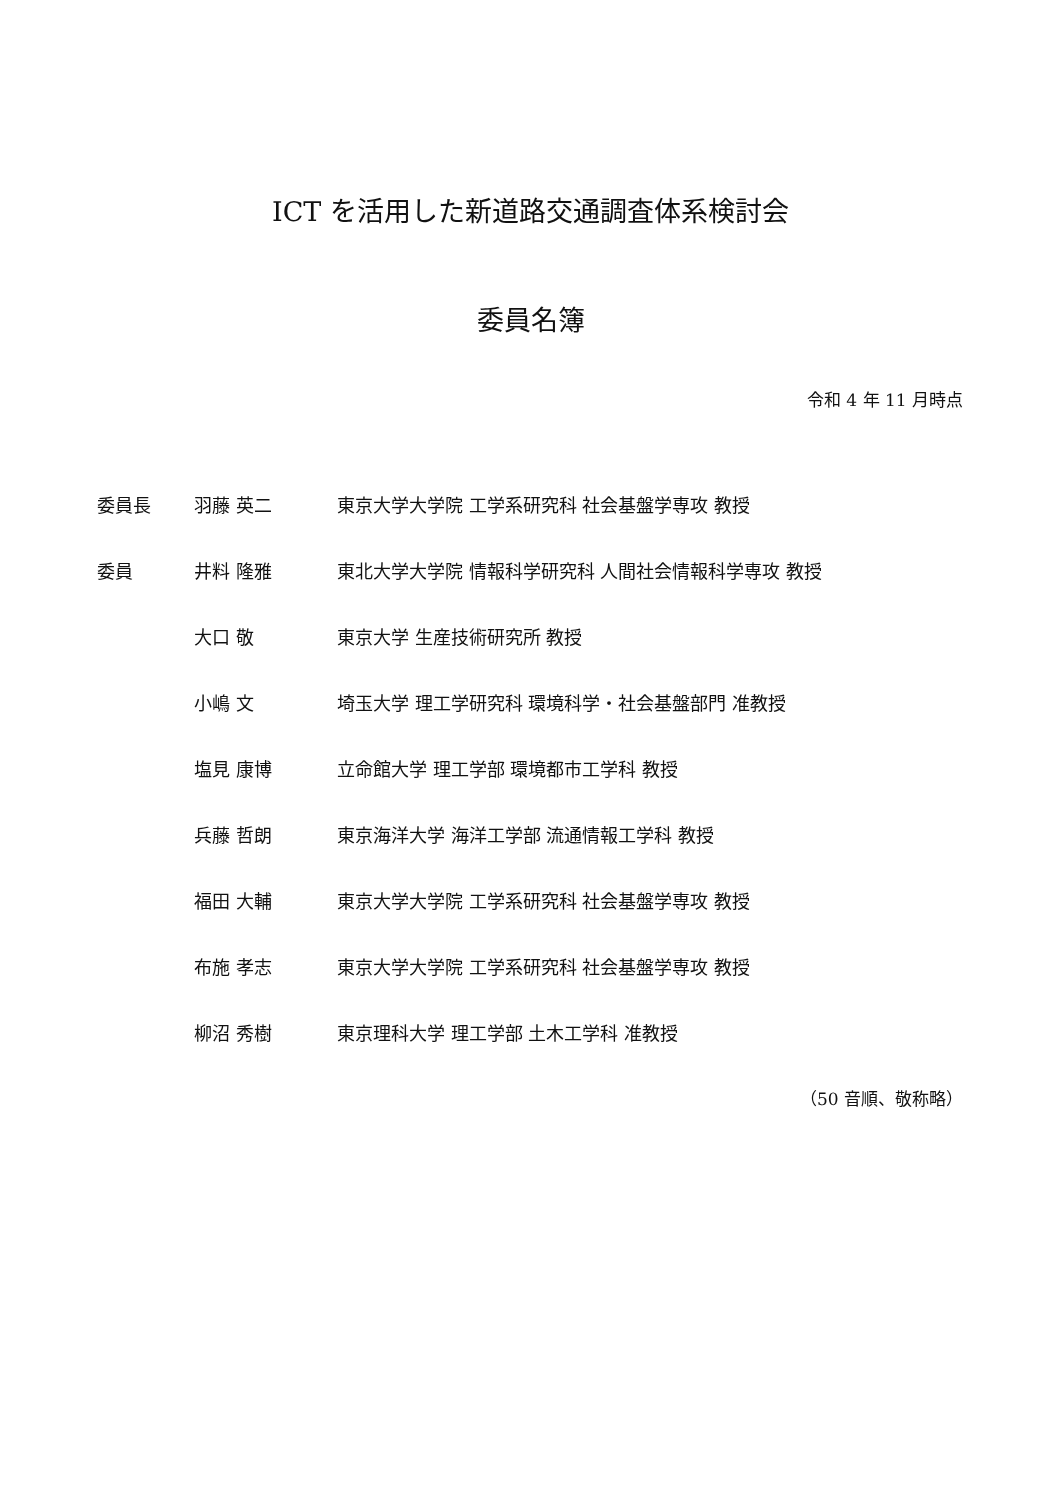ICT を活用した新道路交通調査体系検討会
委員名簿
令和 4 年 11 月時点
| 委員長 | 羽藤 英二 | 東京大学大学院 工学系研究科 社会基盤学専攻 教授 |
| 委員 | 井料 隆雅 | 東北大学大学院 情報科学研究科 人間社会情報科学専攻 教授 |
| | 大口 敬 | 東京大学 生産技術研究所 教授 |
| | 小嶋 文 | 埼玉大学 理工学研究科 環境科学・社会基盤部門 准教授 |
| | 塩見 康博 | 立命館大学 理工学部 環境都市工学科 教授 |
| | 兵藤 哲朗 | 東京海洋大学 海洋工学部 流通情報工学科 教授 |
| | 福田 大輔 | 東京大学大学院 工学系研究科 社会基盤学専攻 教授 |
| | 布施 孝志 | 東京大学大学院 工学系研究科 社会基盤学専攻 教授 |
| | 柳沼 秀樹 | 東京理科大学 理工学部 土木工学科 准教授 |
（50 音順、敬称略）